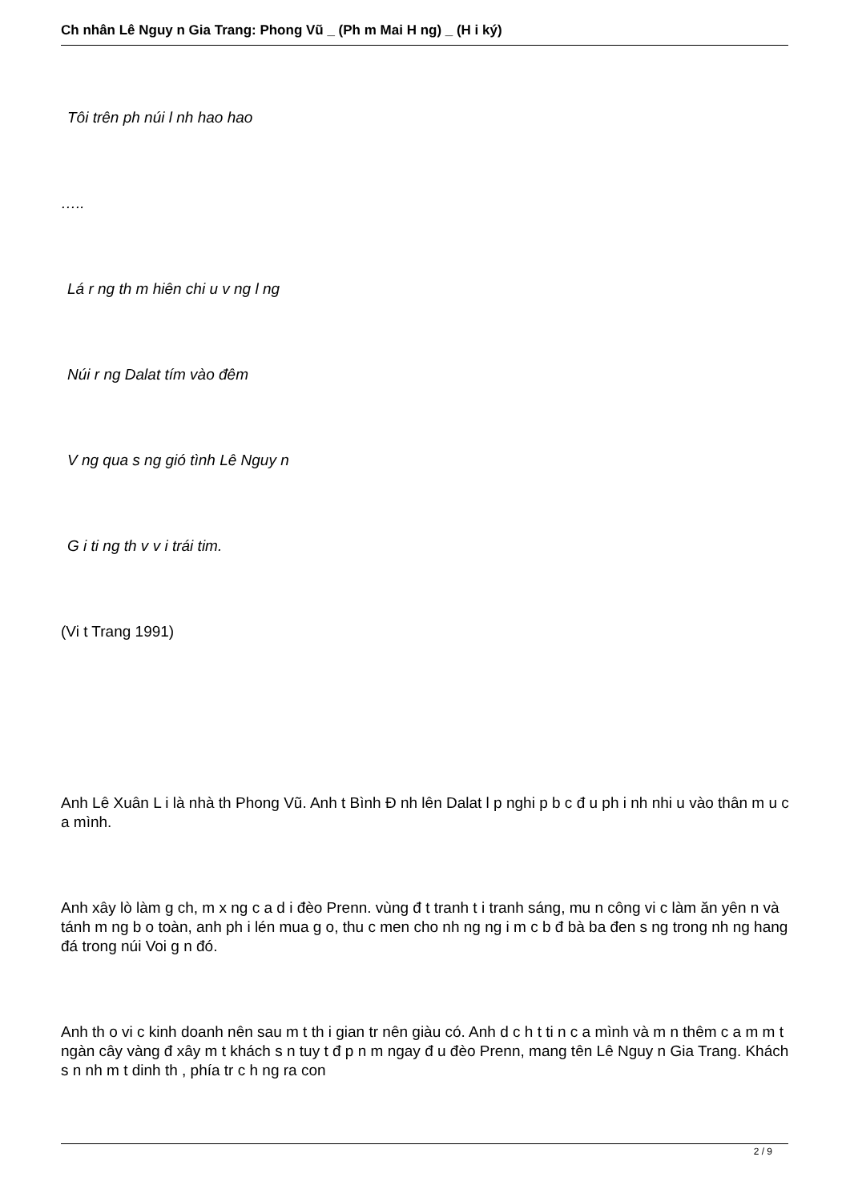Ch nhân Lê Nguy n Gia Trang: Phong Vũ _ (Ph m Mai H ng) _ (H i ký)
Tôi trên ph núi l nh hao hao
…..
Lá r ng th m hiên chi u v ng l ng
Núi r ng Dalat tím vào đêm
V ng qua s ng gió tình Lê Nguy n
G i ti ng th v v i trái tim.
(Vi t Trang 1991)
Anh Lê Xuân L i là nhà th Phong Vũ. Anh t Bình Đ nh lên Dalat l p nghi p b c đ u ph i nh nhi u vào thân m u c a mình.
Anh xây lò làm g ch, m x ng c a d i đèo Prenn. vùng đ t tranh t i tranh sáng, mu n công vi c làm ăn yên n và tánh m ng b o toàn, anh ph i lén mua g o, thu c men cho nh ng ng i m c b đ bà ba đen s ng trong nh ng hang đá trong núi Voi g n đó.
Anh th o vi c kinh doanh nên sau m t th i gian tr nên giàu có. Anh d c h t ti n c a mình và m n thêm c a m m t ngàn cây vàng đ xây m t khách s n tuy t đ p n m ngay đ u đèo Prenn, mang tên Lê Nguy n Gia Trang. Khách s n nh m t dinh th , phía tr c h ng ra con
2 / 9